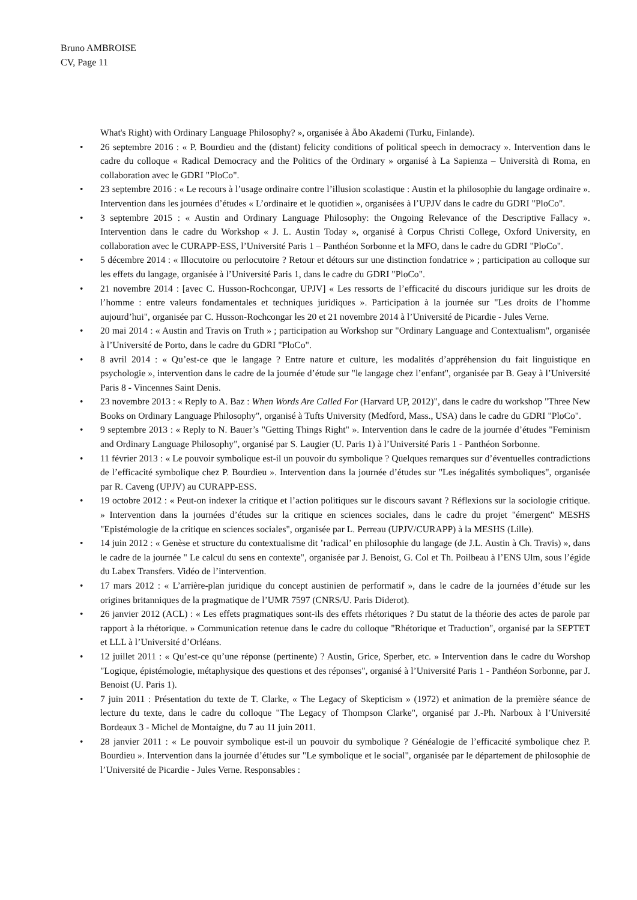Bruno AMBROISE
CV, Page 11
What's Right) with Ordinary Language Philosophy? », organisée à Åbo Akademi (Turku, Finlande).
• 26 septembre 2016 : « P. Bourdieu and the (distant) felicity conditions of political speech in democracy ». Intervention dans le cadre du colloque « Radical Democracy and the Politics of the Ordinary » organisé à La Sapienza – Università di Roma, en collaboration avec le GDRI "PloCo".
• 23 septembre 2016 : « Le recours à l’usage ordinaire contre l’illusion scolastique : Austin et la philosophie du langage ordinaire ». Intervention dans les journées d’études « L’ordinaire et le quotidien », organisées à l’UPJV dans le cadre du GDRI "PloCo".
• 3 septembre 2015 : « Austin and Ordinary Language Philosophy: the Ongoing Relevance of the Descriptive Fallacy ». Intervention dans le cadre du Workshop « J. L. Austin Today », organisé à Corpus Christi College, Oxford University, en collaboration avec le CURAPP-ESS, l’Université Paris 1 – Panthéon Sorbonne et la MFO, dans le cadre du GDRI "PloCo".
• 5 décembre 2014 : « Illocutoire ou perlocutoire ? Retour et détours sur une distinction fondatrice » ; participation au colloque sur les effets du langage, organisée à l’Université Paris 1, dans le cadre du GDRI "PloCo".
• 21 novembre 2014 : [avec C. Husson-Rochcongar, UPJV] « Les ressorts de l’efficacité du discours juridique sur les droits de l’homme : entre valeurs fondamentales et techniques juridiques ». Participation à la journée sur "Les droits de l’homme aujourd’hui", organisée par C. Husson-Rochcongar les 20 et 21 novembre 2014 à l’Université de Picardie - Jules Verne.
• 20 mai 2014 : « Austin and Travis on Truth » ; participation au Workshop sur "Ordinary Language and Contextualism", organisée à l’Université de Porto, dans le cadre du GDRI "PloCo".
• 8 avril 2014 : « Qu’est-ce que le langage ? Entre nature et culture, les modalités d’appréhension du fait linguistique en psychologie », intervention dans le cadre de la journée d’étude sur "le langage chez l’enfant", organisée par B. Geay à l’Université Paris 8 - Vincennes Saint Denis.
• 23 novembre 2013 : « Reply to A. Baz : When Words Are Called For (Harvard UP, 2012)", dans le cadre du workshop "Three New Books on Ordinary Language Philosophy", organisé à Tufts University (Medford, Mass., USA) dans le cadre du GDRI "PloCo".
• 9 septembre 2013 : « Reply to N. Bauer’s "Getting Things Right" ». Intervention dans le cadre de la journée d’études "Feminism and Ordinary Language Philosophy", organisé par S. Laugier (U. Paris 1) à l’Université Paris 1 - Panthéon Sorbonne.
• 11 février 2013 : « Le pouvoir symbolique est-il un pouvoir du symbolique ? Quelques remarques sur d’éventuelles contradictions de l’efficacité symbolique chez P. Bourdieu ». Intervention dans la journée d’études sur "Les inégalités symboliques", organisée par R. Caveng (UPJV) au CURAPP-ESS.
• 19 octobre 2012 : « Peut-on indexer la critique et l’action politiques sur le discours savant ? Réflexions sur la sociologie critique. » Intervention dans la journées d’études sur la critique en sciences sociales, dans le cadre du projet "émergent" MESHS "Epistémologie de la critique en sciences sociales", organisée par L. Perreau (UPJV/CURAPP) à la MESHS (Lille).
• 14 juin 2012 : « Genèse et structure du contextualisme dit ’radical’ en philosophie du langage (de J.L. Austin à Ch. Travis) », dans le cadre de la journée " Le calcul du sens en contexte", organisée par J. Benoist, G. Col et Th. Poilbeau à l’ENS Ulm, sous l’égide du Labex Transfers. Vidéo de l’intervention.
• 17 mars 2012 : « L’arrière-plan juridique du concept austinien de performatif », dans le cadre de la journées d’étude sur les origines britanniques de la pragmatique de l’UMR 7597 (CNRS/U. Paris Diderot).
• 26 janvier 2012 (ACL) : « Les effets pragmatiques sont-ils des effets rhétoriques ? Du statut de la théorie des actes de parole par rapport à la rhétorique. » Communication retenue dans le cadre du colloque "Rhétorique et Traduction", organisé par la SEPTET et LLL à l’Université d’Orléans.
• 12 juillet 2011 : « Qu’est-ce qu’une réponse (pertinente) ? Austin, Grice, Sperber, etc. » Intervention dans le cadre du Worshop "Logique, épistémologie, métaphysique des questions et des réponses", organisé à l’Université Paris 1 - Panthéon Sorbonne, par J. Benoist (U. Paris 1).
• 7 juin 2011 : Présentation du texte de T. Clarke, « The Legacy of Skepticism » (1972) et animation de la première séance de lecture du texte, dans le cadre du colloque "The Legacy of Thompson Clarke", organisé par J.-Ph. Narboux à l’Université Bordeaux 3 - Michel de Montaigne, du 7 au 11 juin 2011.
• 28 janvier 2011 : « Le pouvoir symbolique est-il un pouvoir du symbolique ? Généalogie de l’efficacité symbolique chez P. Bourdieu ». Intervention dans la journée d’études sur "Le symbolique et le social", organisée par le département de philosophie de l’Université de Picardie - Jules Verne. Responsables :